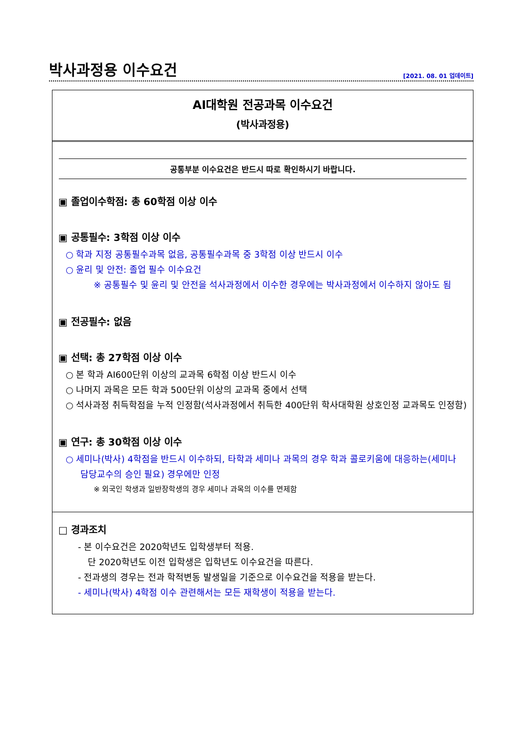박사과정용 이수요건
[2021. 08. 01 업데이트]
AI대학원 전공과목 이수요건
(박사과정용)
공통부분 이수요건은 반드시 따로 확인하시기 바랍니다.
▣ 졸업이수학점: 총 60학점 이상 이수
▣ 공통필수: 3학점 이상 이수
○ 학과 지정 공통필수과목 없음, 공통필수과목 중 3학점 이상 반드시 이수
○ 윤리 및 안전: 졸업 필수 이수요건
※ 공통필수 및 윤리 및 안전을 석사과정에서 이수한 경우에는 박사과정에서 이수하지 않아도 됨
▣ 전공필수: 없음
▣ 선택: 총 27학점 이상 이수
○ 본 학과 AI600단위 이상의 교과목 6학점 이상 반드시 이수
○ 나머지 과목은 모든 학과 500단위 이상의 교과목 중에서 선택
○ 석사과정 취득학점을 누적 인정함(석사과정에서 취득한 400단위 학사대학원 상호인정 교과목도 인정함)
▣ 연구: 총 30학점 이상 이수
○ 세미나(박사) 4학점을 반드시 이수하되, 타학과 세미나 과목의 경우 학과 콜로키움에 대응하는(세미나 담당교수의 승인 필요) 경우에만 인정
※ 외국인 학생과 일반장학생의 경우 세미나 과목의 이수를 면제함
□ 경과조치
- 본 이수요건은 2020학년도 입학생부터 적용.
단 2020학년도 이전 입학생은 입학년도 이수요건을 따른다.
- 전과생의 경우는 전과 학적변동 발생일을 기준으로 이수요건을 적용을 받는다.
- 세미나(박사) 4학점 이수 관련해서는 모든 재학생이 적용을 받는다.